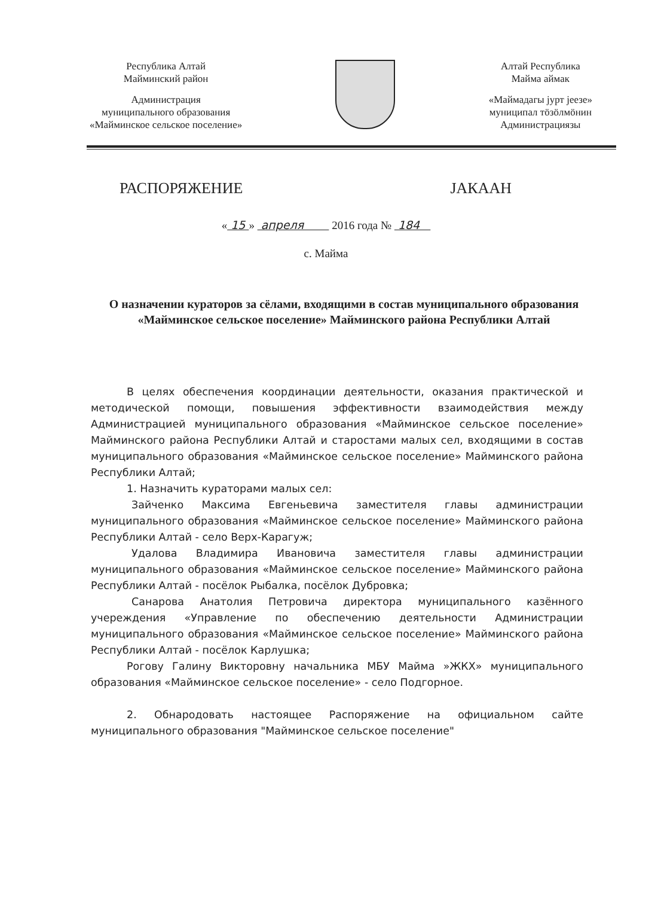Республика Алтай
Майминский район
Администрация
муниципального образования
«Майминское сельское поселение»
Алтай Республика
Майма аймак
«Маймадагы јурт јеезе»
муниципал тӧзӧлмӧнин
Администрациязы
РАСПОРЯЖЕНИЕ ЈАКААН
« 15 » апреля 2016 года № 184
с. Майма
О назначении кураторов за сёлами, входящими в состав муниципального образования «Майминское сельское поселение» Майминского района Республики Алтай
В целях обеспечения координации деятельности, оказания практической и методической помощи, повышения эффективности взаимодействия между Администрацией муниципального образования «Майминское сельское поселение» Майминского района Республики Алтай и старостами малых сел, входящими в состав муниципального образования «Майминское сельское поселение» Майминского района Республики Алтай;
1. Назначить кураторами малых сел:
Зайченко Максима Евгеньевича заместителя главы администрации муниципального образования «Майминское сельское поселение» Майминского района Республики Алтай - село Верх-Карагуж;
Удалова Владимира Ивановича заместителя главы администрации муниципального образования «Майминское сельское поселение» Майминского района Республики Алтай - посёлок Рыбалка, посёлок Дубровка;
Санарова Анатолия Петровича директора муниципального казённого учереждения «Управление по обеспечению деятельности Администрации муниципального образования «Майминское сельское поселение» Майминского района Республики Алтай - посёлок Карлушка;
Рогову Галину Викторовну начальника МБУ Майма »ЖКХ» муниципального образования «Майминское сельское поселение» - село Подгорное.
2. Обнародовать настоящее Распоряжение на официальном сайте муниципального образования "Майминское сельское поселение"